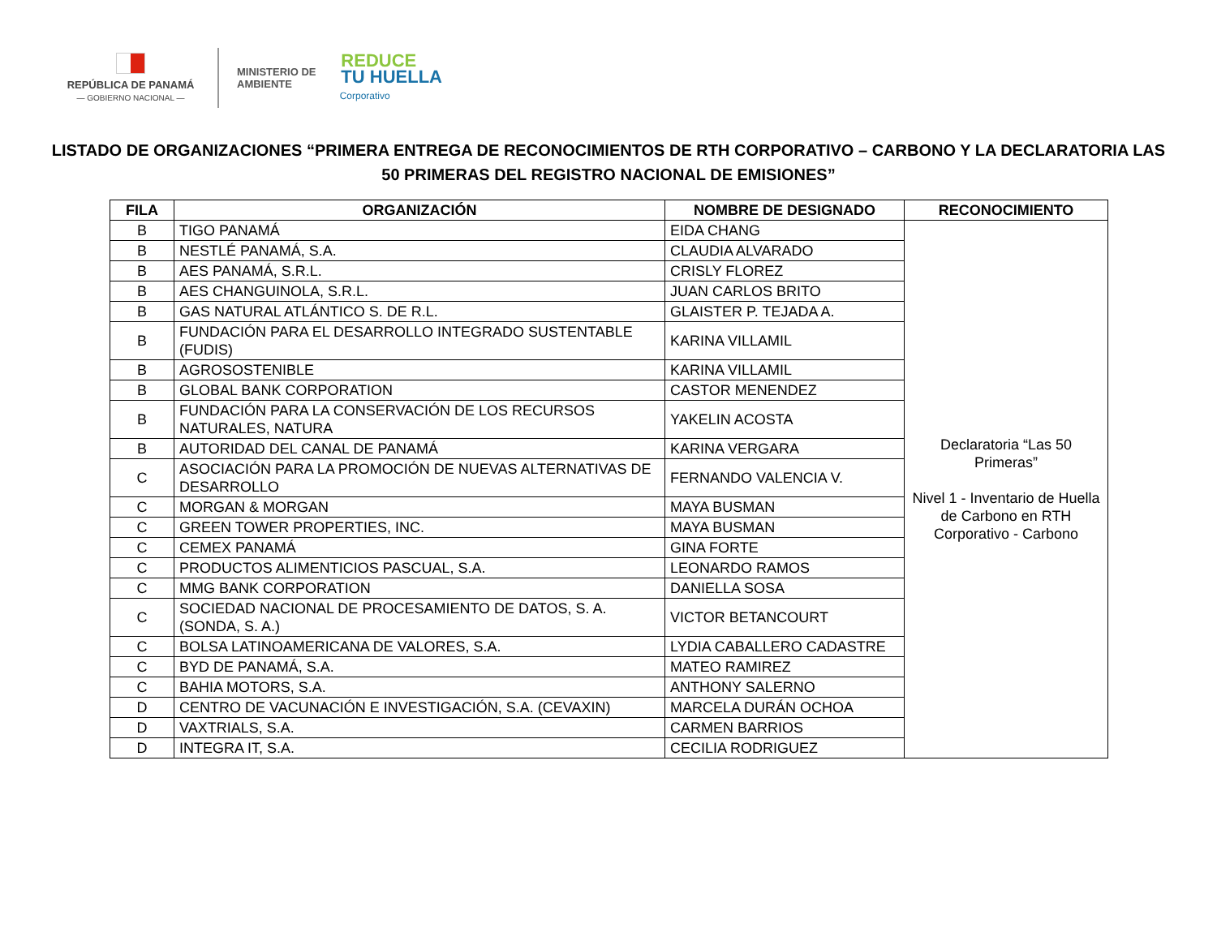REPÚBLICA DE PANAMÁ
— GOBIERNO NACIONAL —
MINISTERIO DE AMBIENTE
REDUCE
TU HUELLA
Corporativo
LISTADO DE ORGANIZACIONES “PRIMERA ENTREGA DE RECONOCIMIENTOS DE RTH CORPORATIVO – CARBONO Y LA DECLARATORIA LAS 50 PRIMERAS DEL REGISTRO NACIONAL DE EMISIONES”
| FILA | ORGANIZACIÓN | NOMBRE DE DESIGNADO | RECONOCIMIENTO |
| --- | --- | --- | --- |
| B | TIGO PANAMÁ | EIDA CHANG | Declaratoria “Las 50 Primeras” Nivel 1 - Inventario de Huella de Carbono en RTH Corporativo - Carbono |
| B | NESTLÉ PANAMÁ, S.A. | CLAUDIA ALVARADO | |
| B | AES PANAMÁ, S.R.L. | CRISLY FLOREZ | |
| B | AES CHANGUINOLA, S.R.L. | JUAN CARLOS BRITO | |
| B | GAS NATURAL ATLÁNTICO S. DE R.L. | GLAISTER P. TEJADA A. | |
| B | FUNDACIÓN PARA EL DESARROLLO INTEGRADO SUSTENTABLE (FUDIS) | KARINA VILLAMIL | |
| B | AGROSOSTENIBLE | KARINA VILLAMIL | |
| B | GLOBAL BANK CORPORATION | CASTOR MENENDEZ | |
| B | FUNDACIÓN PARA LA CONSERVACIÓN DE LOS RECURSOS NATURALES, NATURA | YAKELIN ACOSTA | |
| B | AUTORIDAD DEL CANAL DE PANAMÁ | KARINA VERGARA | |
| C | ASOCIACIÓN PARA LA PROMOCIÓN DE NUEVAS ALTERNATIVAS DE DESARROLLO | FERNANDO VALENCIA V. | |
| C | MORGAN & MORGAN | MAYA BUSMAN | |
| C | GREEN TOWER PROPERTIES, INC. | MAYA BUSMAN | |
| C | CEMEX PANAMÁ | GINA FORTE | |
| C | PRODUCTOS ALIMENTICIOS PASCUAL, S.A. | LEONARDO RAMOS | |
| C | MMG BANK CORPORATION | DANIELLA SOSA | |
| C | SOCIEDAD NACIONAL DE PROCESAMIENTO DE DATOS, S. A. (SONDA, S. A.) | VICTOR BETANCOURT | |
| C | BOLSA LATINOAMERICANA DE VALORES, S.A. | LYDIA CABALLERO CADASTRE | |
| C | BYD DE PANAMÁ, S.A. | MATEO RAMIREZ | |
| C | BAHIA MOTORS, S.A. | ANTHONY SALERNO | |
| D | CENTRO DE VACUNACIÓN E INVESTIGACIÓN, S.A. (CEVAXIN) | MARCELA DURÁN OCHOA | |
| D | VAXTRIALS, S.A. | CARMEN BARRIOS | |
| D | INTEGRA IT, S.A. | CECILIA RODRIGUEZ | |